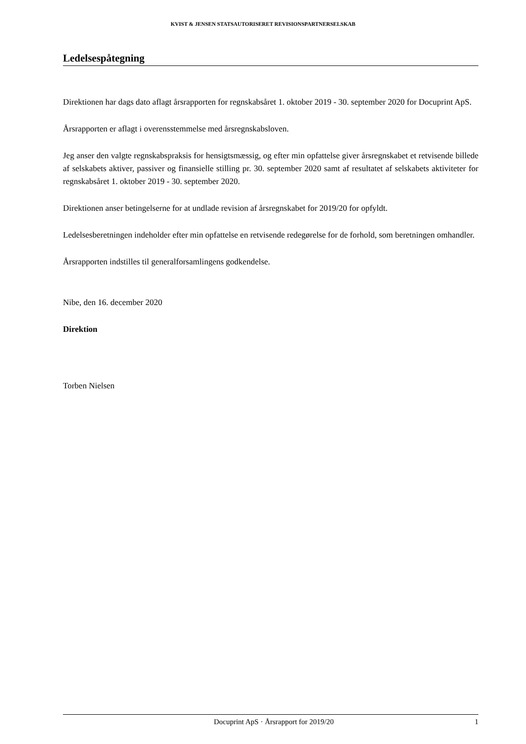KVIST & JENSEN STATSAUTORISERET REVISIONSPARTNERSELSKAB
Ledelsespåtegning
Direktionen har dags dato aflagt årsrapporten for regnskabsåret 1. oktober 2019 - 30. september 2020 for Docuprint ApS.
Årsrapporten er aflagt i overensstemmelse med årsregnskabsloven.
Jeg anser den valgte regnskabspraksis for hensigtsmæssig, og efter min opfattelse giver årsregnskabet et retvisende billede af selskabets aktiver, passiver og finansielle stilling pr. 30. september 2020 samt af resultatet af selskabets aktiviteter for regnskabsåret 1. oktober 2019 - 30. september 2020.
Direktionen anser betingelserne for at undlade revision af årsregnskabet for 2019/20 for opfyldt.
Ledelsesberetningen indeholder efter min opfattelse en retvisende redegørelse for de forhold, som beretningen omhandler.
Årsrapporten indstilles til generalforsamlingens godkendelse.
Nibe, den 16. december 2020
Direktion
Torben Nielsen
Docuprint ApS · Årsrapport for 2019/20 1